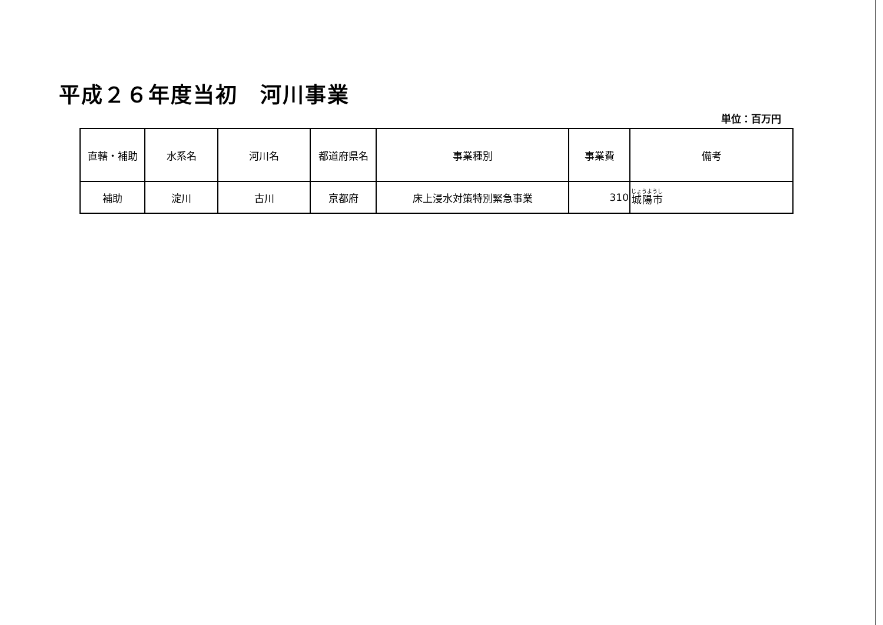平成２６年度当初　河川事業
単位：百万円
| 直轄・補助 | 水系名 | 河川名 | 都道府県名 | 事業種別 | 事業費 | 備考 |
| --- | --- | --- | --- | --- | --- | --- |
| 補助 | 淀川 | 古川 | 京都府 | 床上浸水対策特別緊急事業 | 310 | 城陽市 |